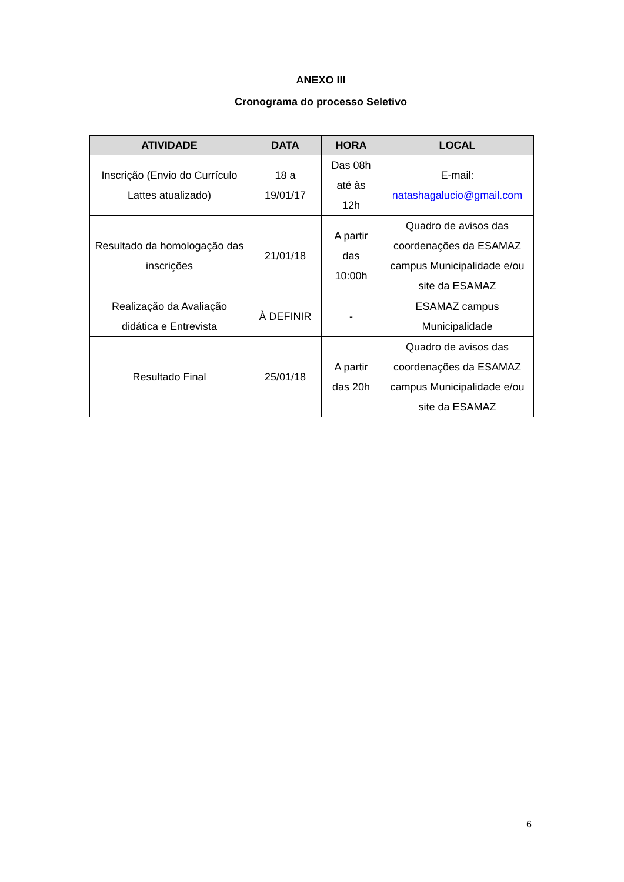ANEXO III
Cronograma do processo Seletivo
| ATIVIDADE | DATA | HORA | LOCAL |
| --- | --- | --- | --- |
| Inscrição (Envio do Currículo Lattes atualizado) | 18 a 19/01/17 | Das 08h até às 12h | E-mail: natashagalucio@gmail.com |
| Resultado da homologação das inscrições | 21/01/18 | A partir das 10:00h | Quadro de avisos das coordenações da ESAMAZ campus Municipalidade e/ou site da ESAMAZ |
| Realização da Avaliação didática e Entrevista | À DEFINIR | - | ESAMAZ campus Municipalidade |
| Resultado Final | 25/01/18 | A partir das 20h | Quadro de avisos das coordenações da ESAMAZ campus Municipalidade e/ou site da ESAMAZ |
6